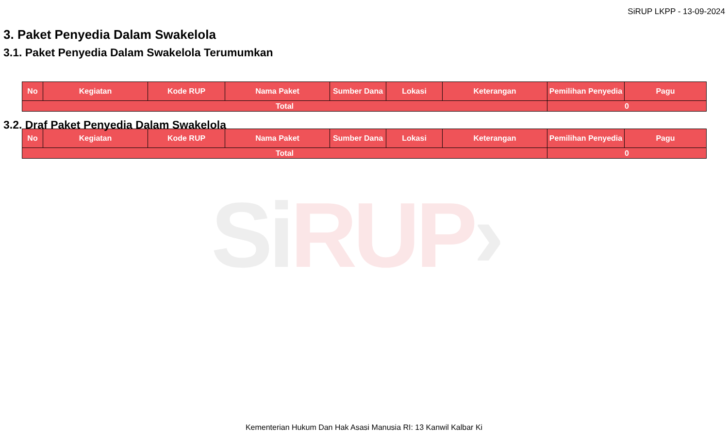SiRUP LKPP - 13-09-2024
3. Paket Penyedia Dalam Swakelola
3.1. Paket Penyedia Dalam Swakelola Terumumkan
| No | Kegiatan | Kode RUP | Nama Paket | Sumber Dana | Lokasi | Keterangan | Pemilihan Penyedia | Pagu |
| --- | --- | --- | --- | --- | --- | --- | --- | --- |
| Total | | | | | | | 0 | |
3.2. Draf Paket Penyedia Dalam Swakelola
| No | Kegiatan | Kode RUP | Nama Paket | Sumber Dana | Lokasi | Keterangan | Pemilihan Penyedia | Pagu |
| --- | --- | --- | --- | --- | --- | --- | --- | --- |
| Total | | | | | | | 0 | |
SiRUP›
Kementerian Hukum Dan Hak Asasi Manusia RI: 13 Kanwil Kalbar Ki